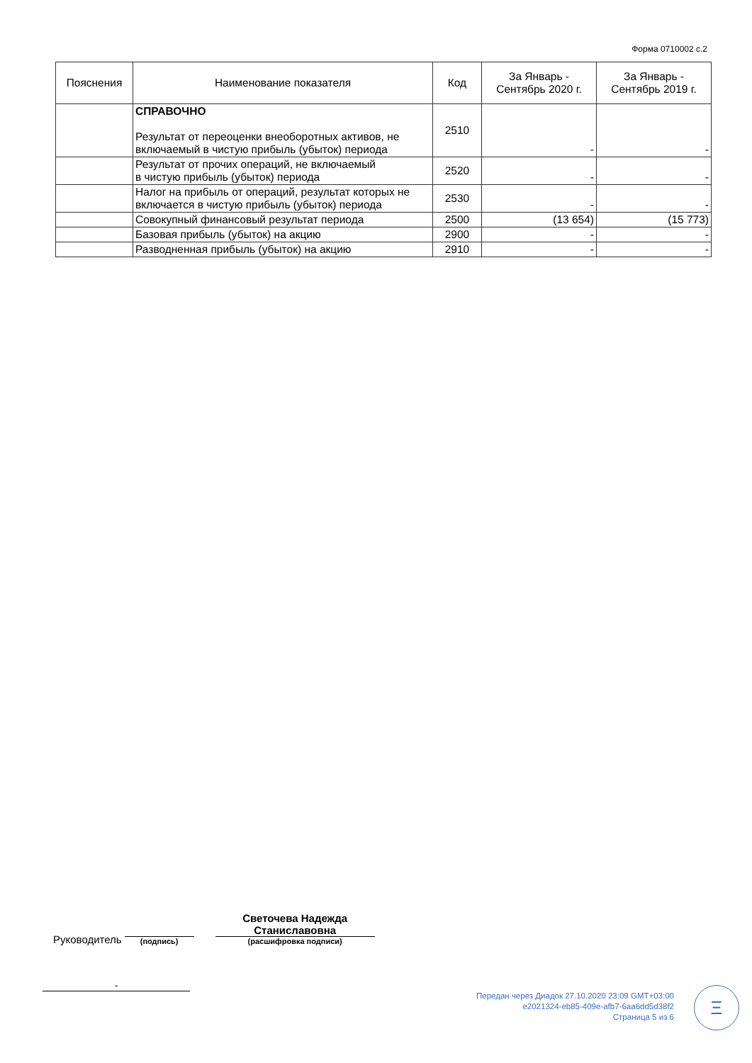Форма 0710002 с.2
| Пояснения | Наименование показателя | Код | За Январь - Сентябрь 2020 г. | За Январь - Сентябрь 2019 г. |
| --- | --- | --- | --- | --- |
| | СПРАВОЧНО Результат от переоценки внеоборотных активов, не включаемый в чистую прибыль (убыток) периода | 2510 | - | - |
| | Результат от прочих операций, не включаемый в чистую прибыль (убыток) периода | 2520 | - | - |
| | Налог на прибыль от операций, результат которых не включается в чистую прибыль (убыток) периода | 2530 | - | - |
| | Совокупный финансовый результат периода | 2500 | (13 654) | (15 773) |
| | Базовая прибыль (убыток) на акцию | 2900 | - | - |
| | Разводненная прибыль (убыток) на акцию | 2910 | - | - |
Руководитель
(подпись)
Светочева Надежда Станиславовна
(расшифровка подписи)
-
Передан через Диадок 27.10.2020 23:09 GMT+03:00
e2021324-eb85-409e-afb7-6aa6dd5d38f2
Страница 5 из 6
Ξ